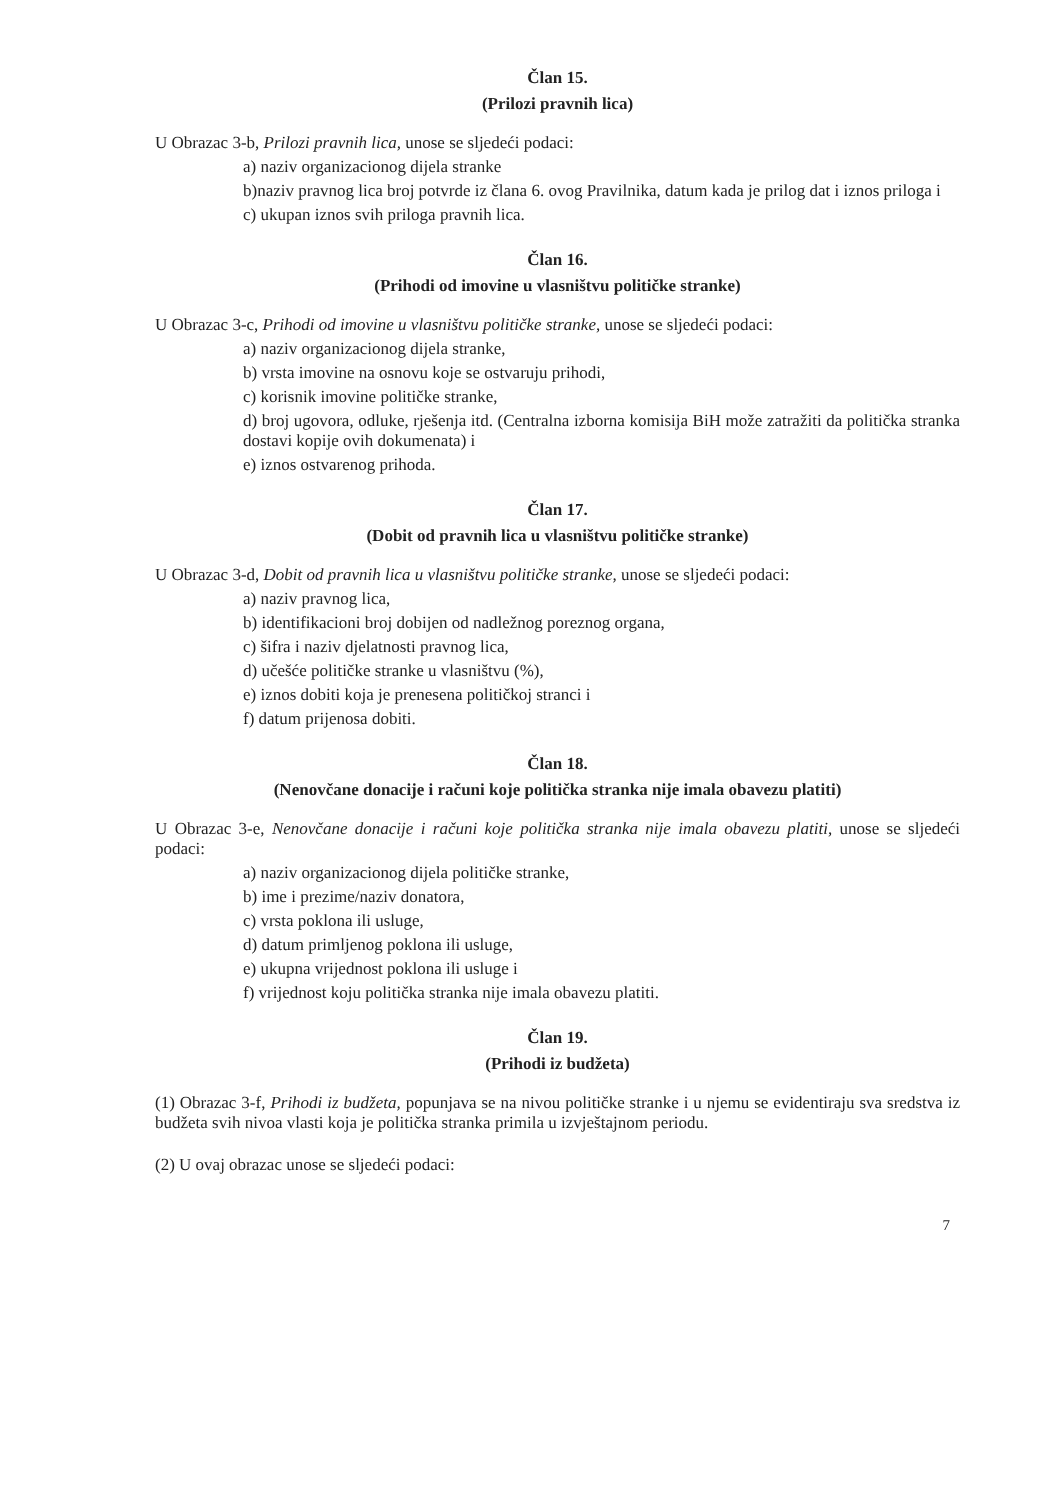Član 15.
(Prilozi pravnih lica)
U Obrazac 3-b, Prilozi pravnih lica, unose se sljedeći podaci:
a) naziv organizacionog dijela stranke
b)naziv pravnog lica broj potvrde iz člana 6. ovog Pravilnika, datum kada je prilog dat i iznos priloga i
c) ukupan iznos svih priloga pravnih lica.
Član 16.
(Prihodi od imovine u vlasništvu političke stranke)
U Obrazac 3-c, Prihodi od imovine u vlasništvu političke stranke, unose se sljedeći podaci:
a) naziv organizacionog dijela stranke,
b) vrsta imovine na osnovu koje se ostvaruju prihodi,
c) korisnik imovine političke stranke,
d) broj ugovora, odluke, rješenja itd. (Centralna izborna komisija BiH može zatražiti da politička stranka dostavi kopije ovih dokumenata) i
e) iznos ostvarenog prihoda.
Član 17.
(Dobit od pravnih lica u vlasništvu političke stranke)
U Obrazac 3-d, Dobit od pravnih lica u vlasništvu političke stranke, unose se sljedeći podaci:
a) naziv pravnog lica,
b) identifikacioni broj dobijen od nadležnog poreznog organa,
c) šifra i naziv djelatnosti pravnog lica,
d) učešće političke stranke u vlasništvu (%),
e) iznos dobiti koja je prenesena političkoj stranci i
f) datum prijenosa dobiti.
Član 18.
(Nenovčane donacije i računi koje politička stranka nije imala obavezu platiti)
U Obrazac 3-e, Nenovčane donacije i računi koje politička stranka nije imala obavezu platiti, unose se sljedeći podaci:
a) naziv organizacionog dijela političke stranke,
b) ime i prezime/naziv donatora,
c) vrsta poklona ili usluge,
d) datum primljenog poklona ili usluge,
e) ukupna vrijednost poklona ili usluge i
f) vrijednost koju politička stranka nije imala obavezu platiti.
Član 19.
(Prihodi iz budžeta)
(1) Obrazac 3-f, Prihodi iz budžeta, popunjava se na nivou političke stranke i u njemu se evidentiraju sva sredstva iz budžeta svih nivoa vlasti koja je politička stranka primila u izvještajnom periodu.
(2) U ovaj obrazac unose se sljedeći podaci:
7